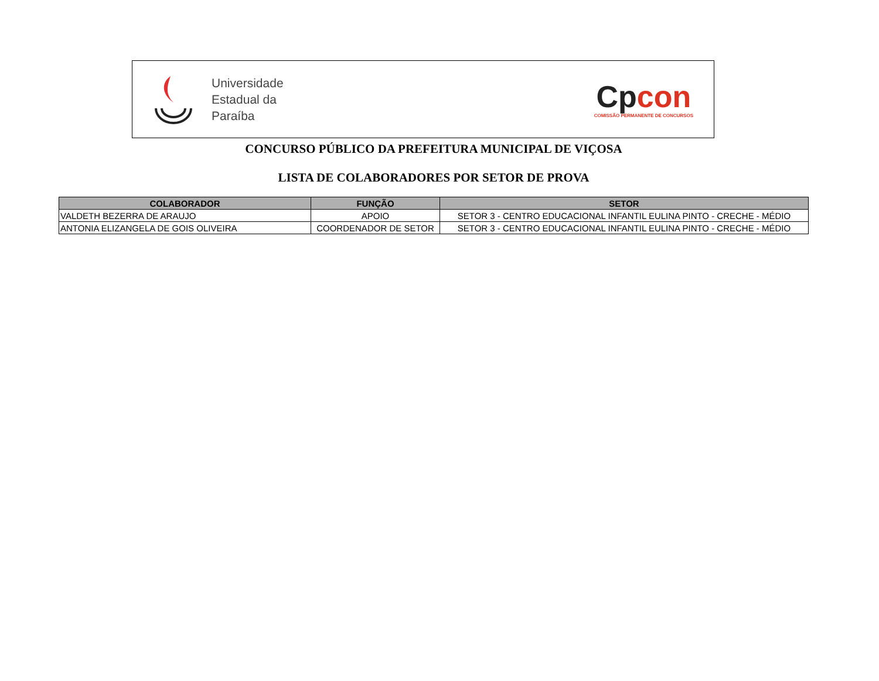Universidade
Estadual da
Paraíba
Cp con
COMISSÃO PERMANENTE DE CONCURSOS
CONCURSO PÚBLICO DA PREFEITURA MUNICIPAL DE VIÇOSA
LISTA DE COLABORADORES POR SETOR DE PROVA
| COLABORADOR | FUNÇÃO | SETOR |
| --- | --- | --- |
| VALDETH BEZERRA DE ARAUJO | APOIO | SETOR 3 - CENTRO EDUCACIONAL INFANTIL EULINA PINTO - CRECHE - MÉDIO |
| ANTONIA ELIZANGELA DE GOIS OLIVEIRA | COORDENADOR DE SETOR | SETOR 3 - CENTRO EDUCACIONAL INFANTIL EULINA PINTO - CRECHE - MÉDIO |